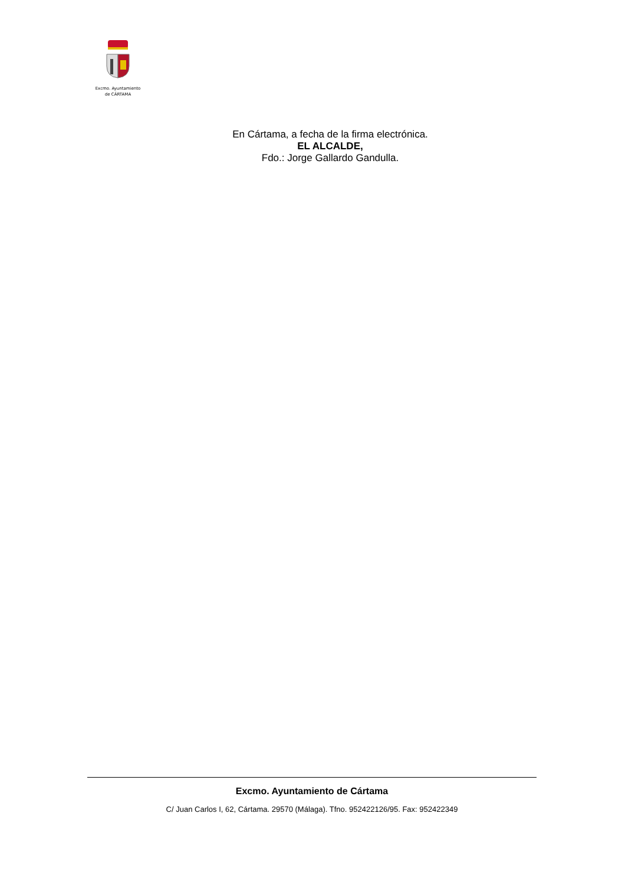Excmo. Ayuntamiento
de CÁRTAMA
En Cártama, a fecha de la firma electrónica.
EL ALCALDE,
Fdo.: Jorge Gallardo Gandulla.
Excmo. Ayuntamiento de Cártama
C/ Juan Carlos I, 62, Cártama. 29570 (Málaga). Tfno. 952422126/95. Fax: 952422349